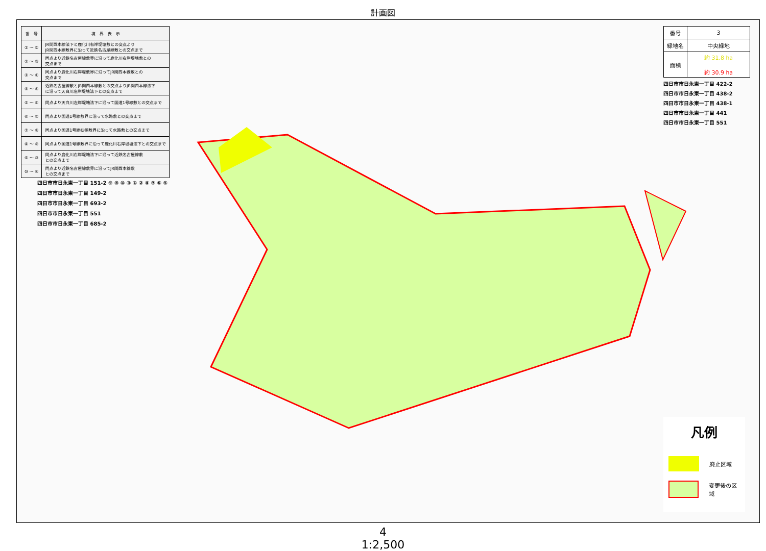計画図
| 番 号 | 境 界 表 示 |
| --- | --- |
| ① ～ ② | JR関西本線法下と鹿化川右岸堤塘敷との交点より JR関西本線敷界に沿って近鉄名古屋線敷との交点まで |
| ② ～ ③ | 同点より近鉄名古屋線敷界に沿って鹿化川右岸堤塘敷との 交点まで |
| ③ ～ ① | 同点より鹿化川右岸堤敷界に沿ってJR関西本線敷との 交点まで |
| ④ ～ ⑤ | 近鉄名古屋線敷とJR関西本線敷との交点よりJR関西本線法下 に沿って天白川左岸堤塘法下との交点まで |
| ⑤ ～ ⑥ | 同点より天白川左岸堤塘法下に沿って国道1号線敷との交点まで |
| ⑥ ～ ⑦ | 同点より国道1号線敷界に沿って水路敷との交点まで |
| ⑦ ～ ⑧ | 同点より国道1号線拡幅敷界に沿って水路敷との交点まで |
| ⑧ ～ ⑨ | 同点より国道1号線敷界に沿って鹿化川右岸堤塘法下との交点まで |
| ⑨ ～ ⑩ | 同点より鹿化川右岸堤塘法下に沿って近鉄名古屋線敷 との交点まで |
| ⑩ ～ ④ | 同点より近鉄名古屋線敷界に沿ってJR関西本線敷 との交点まで |
| 番号 | 3 |
| 緑地名 | 中央緑地 |
| 面積 | 約 31.8 ha 約 30.9 ha |
四日市市日永東一丁目 422-2
四日市市日永東一丁目 438-2
四日市市日永東一丁目 438-1
四日市市日永東一丁目 441
四日市市日永東一丁目 551
四日市市日永東一丁目 151-2 ⑨ ⑧ ⑩ ③ ① ② ④ ⑦ ⑥ ⑤
四日市市日永東一丁目 149-2
四日市市日永東一丁目 693-2
四日市市日永東一丁目 551
四日市市日永東一丁目 685-2
凡例
廃止区域
変更後の区域
4
1:2,500